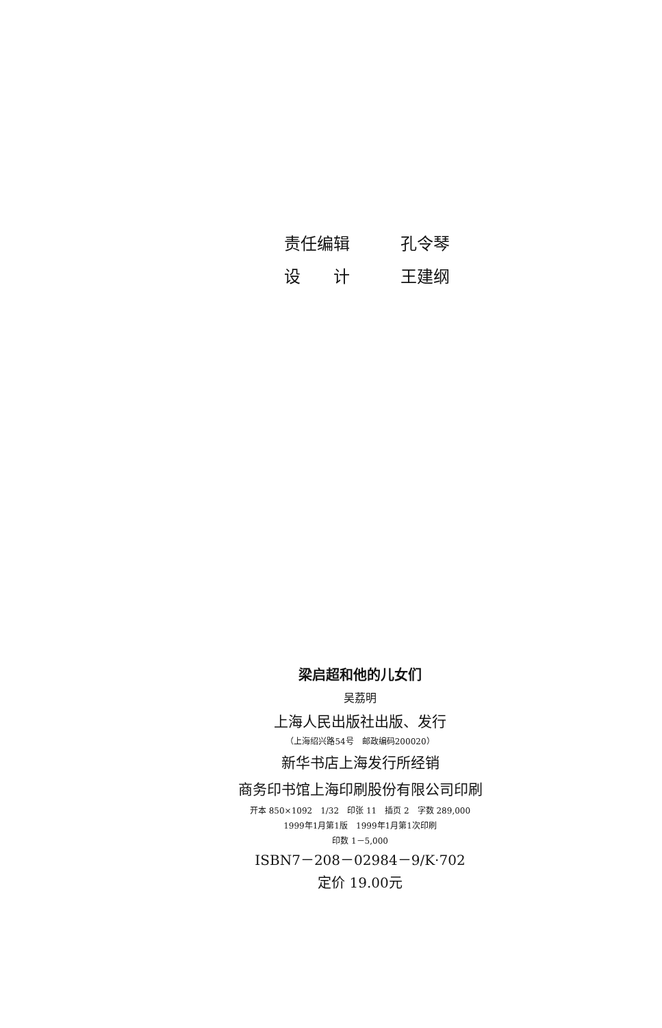责任编辑 孔令琴
设　　计 王建纲
梁启超和他的儿女们
吴荔明
上海人民出版社出版、发行
（上海绍兴路54号　邮政编码200020）
新华书店上海发行所经销
商务印书馆上海印刷股份有限公司印刷
开本 850×1092　1/32　印张 11　插页 2　字数 289,000
1999年1月第1版　1999年1月第1次印刷
印数 1－5,000
ISBN7－208－02984－9/K·702
定价 19.00元